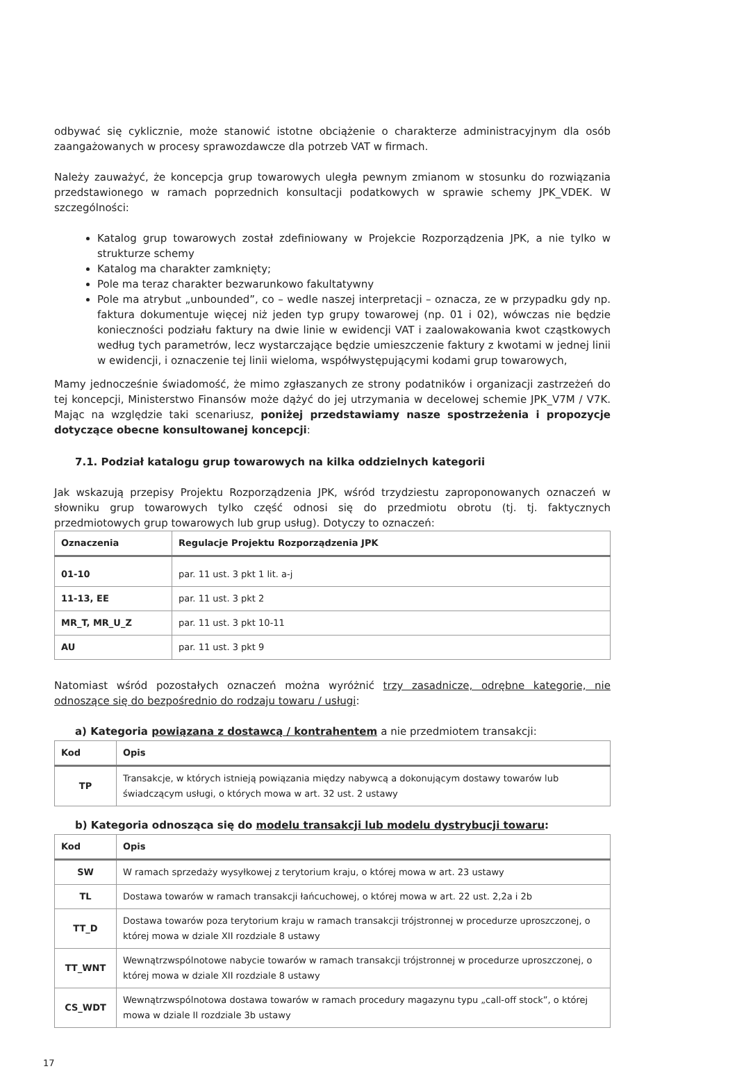odbywać się cyklicznie, może stanowić istotne obciążenie o charakterze administracyjnym dla osób zaangażowanych w procesy sprawozdawcze dla potrzeb VAT w firmach.
Należy zauważyć, że koncepcja grup towarowych uległa pewnym zmianom w stosunku do rozwiązania przedstawionego w ramach poprzednich konsultacji podatkowych w sprawie schemy JPK_VDEK. W szczególności:
Katalog grup towarowych został zdefiniowany w Projekcie Rozporządzenia JPK, a nie tylko w strukturze schemy
Katalog ma charakter zamknięty;
Pole ma teraz charakter bezwarunkowo fakultatywny
Pole ma atrybut „unbounded”, co – wedle naszej interpretacji – oznacza, ze w przypadku gdy np. faktura dokumentuje więcej niż jeden typ grupy towarowej (np. 01 i 02), wówczas nie będzie konieczności podziału faktury na dwie linie w ewidencji VAT i zaalowakowania kwot cząstkowych według tych parametrów, lecz wystarczające będzie umieszczenie faktury z kwotami w jednej linii w ewidencji, i oznaczenie tej linii wieloma, współwystępującymi kodami grup towarowych,
Mamy jednocześnie świadomość, że mimo zgłaszanych ze strony podatników i organizacji zastrzeżeń do tej koncepcji, Ministerstwo Finansów może dążyć do jej utrzymania w decelowej schemie JPK_V7M / V7K. Mając na względzie taki scenariusz, poniżej przedstawiamy nasze spostrzeżenia i propozycje dotyczące obecne konsultowanej koncepcji:
7.1. Podział katalogu grup towarowych na kilka oddzielnych kategorii
Jak wskazują przepisy Projektu Rozporządzenia JPK, wśród trzydziestu zaproponowanych oznaczeń w słowniku grup towarowych tylko część odnosi się do przedmiotu obrotu (tj. tj. faktycznych przedmiotowych grup towarowych lub grup usług). Dotyczy to oznaczeń:
| Oznaczenia | Regulacje Projektu Rozporządzenia JPK |
| --- | --- |
| 01-10 | par. 11 ust. 3 pkt 1 lit. a-j |
| 11-13, EE | par. 11 ust. 3 pkt 2 |
| MR_T, MR_U_Z | par. 11 ust. 3 pkt 10-11 |
| AU | par. 11 ust. 3 pkt 9 |
Natomiast wśród pozostałych oznaczeń można wyróżnić trzy zasadnicze, odrębne kategorie, nie odnoszące się do bezpośrednio do rodzaju towaru / usługi:
a) Kategoria powiązana z dostawcą / kontrahentem a nie przedmiotem transakcji:
| Kod | Opis |
| --- | --- |
| TP | Transakcje, w których istnieją powiązania między nabywcą a dokonującym dostawy towarów lub świadczącym usługi, o których mowa w art. 32 ust. 2 ustawy |
b) Kategoria odnosząca się do modelu transakcji lub modelu dystrybucji towaru:
| Kod | Opis |
| --- | --- |
| SW | W ramach sprzedaży wysyłkowej z terytorium kraju, o której mowa w art. 23 ustawy |
| TL | Dostawa towarów w ramach transakcji łańcuchowej, o której mowa w art. 22 ust. 2,2a i 2b |
| TT_D | Dostawa towarów poza terytorium kraju w ramach transakcji trójstronnej w procedurze uproszczonej, o której mowa w dziale XII rozdziale 8 ustawy |
| TT_WNT | Wewnątrzwspólnotowe nabycie towarów w ramach transakcji trójstronnej w procedurze uproszczonej, o której mowa w dziale XII rozdziale 8 ustawy |
| CS_WDT | Wewnątrzwspólnotowa dostawa towarów w ramach procedury magazynu typu „call-off stock”, o której mowa w dziale II rozdziale 3b ustawy |
17